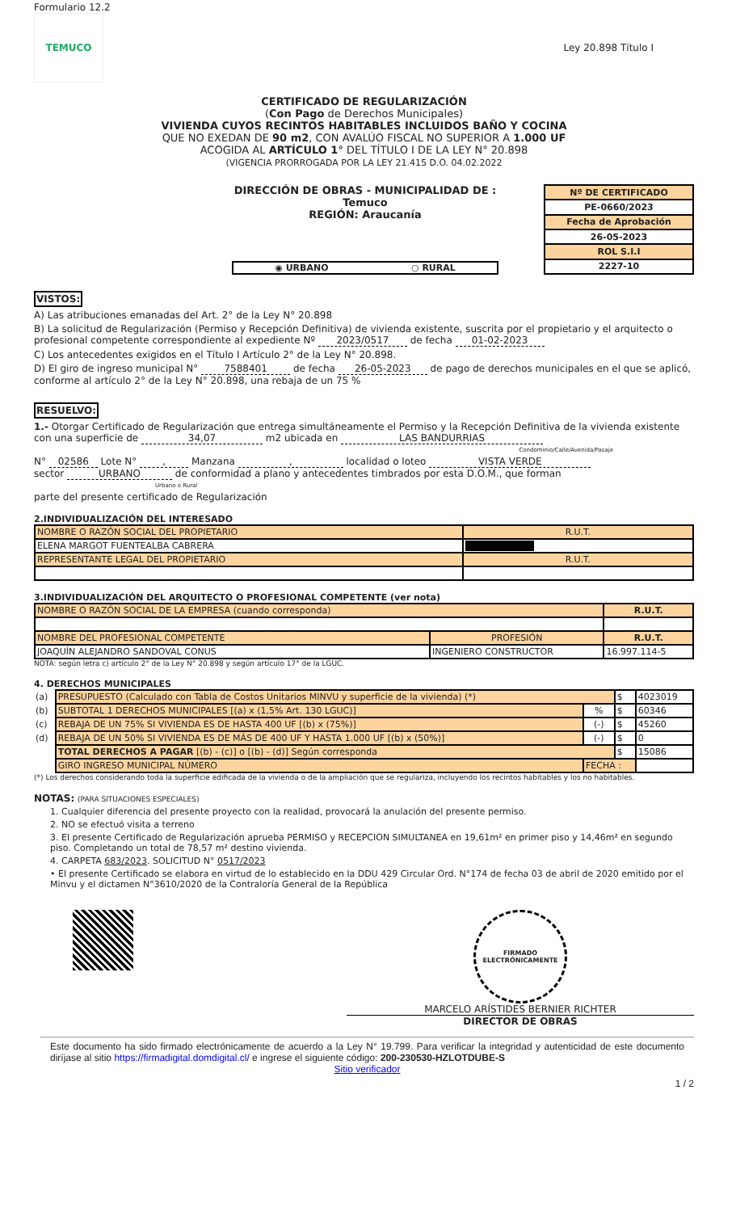Formulario 12.2
TEMUCO
Ley 20.898 Título I
CERTIFICADO DE REGULARIZACIÓN
(Con Pago de Derechos Municipales)
VIVIENDA CUYOS RECINTOS HABITABLES INCLUIDOS BAÑO Y COCINA
QUE NO EXEDAN DE 90 m2, CON AVALÚO FISCAL NO SUPERIOR A 1.000 UF
ACOGIDA AL ARTÍCULO 1° DEL TÍTULO I DE LA LEY N° 20.898
(VIGENCIA PRORROGADA POR LA LEY 21.415 D.O. 04.02.2022
DIRECCIÓN DE OBRAS - MUNICIPALIDAD DE :
Temuco
REGIÓN: Araucanía
◉ URBANO ○ RURAL
| Nº DE CERTIFICADO |
| PE-0660/2023 |
| Fecha de Aprobación |
| 26-05-2023 |
| ROL S.I.I |
| 2227-10 |
VISTOS:
A) Las atribuciones emanadas del Art. 2° de la Ley N° 20.898
B) La solicitud de Regularización (Permiso y Recepción Definitiva) de vivienda existente, suscrita por el propietario y el arquitecto o profesional competente correspondiente al expediente Nº 2023/0517 de fecha 01-02-2023
C) Los antecedentes exigidos en el Título I Artículo 2° de la Ley N° 20.898.
D) El giro de ingreso municipal N° 7588401 de fecha 26-05-2023 de pago de derechos municipales en el que se aplicó, conforme al artículo 2° de la Ley N° 20.898, una rebaja de un 75 %
RESUELVO:
1.- Otorgar Certificado de Regularización que entrega simultáneamente el Permiso y la Recepción Definitiva de la vivienda existente con una superficie de 34,07 m2 ubicada en LAS BANDURRIAS
Condominio/Calle/Avenida/Pasaje
N° 02586 Lote N° , Manzana , localidad o loteo VISTA VERDE
sector URBANO de conformidad a plano y antecedentes timbrados por esta D.O.M., que forman
Urbano o Rural
parte del presente certificado de Regularización
2.INDIVIDUALIZACIÓN DEL INTERESADO
| NOMBRE O RAZÓN SOCIAL DEL PROPIETARIO | R.U.T. |
| ELENA MARGOT FUENTEALBA CABRERA | |
| REPRESENTANTE LEGAL DEL PROPIETARIO | R.U.T. |
3.INDIVIDUALIZACIÓN DEL ARQUITECTO O PROFESIONAL COMPETENTE (ver nota)
| NOMBRE O RAZÓN SOCIAL DE LA EMPRESA (cuando corresponda) | | R.U.T. |
| NOMBRE DEL PROFESIONAL COMPETENTE | PROFESIÓN | R.U.T. |
| JOAQUÍN ALEJANDRO SANDOVAL CONUS | INGENIERO CONSTRUCTOR | 16.997.114-5 |
NOTA: según letra c) artículo 2° de la Ley N° 20.898 y según artículo 17° de la LGUC.
4. DERECHOS MUNICIPALES
| (a) | PRESUPUESTO (Calculado con Tabla de Costos Unitarios MINVU y superficie de la vivienda) (*) | | $ | 4023019 |
| (b) | SUBTOTAL 1 DERECHOS MUNICIPALES [(a) x (1,5% Art. 130 LGUC)] | % | $ | 60346 |
| (c) | REBAJA DE UN 75% SI VIVIENDA ES DE HASTA 400 UF [(b) x (75%)] | (-) | $ | 45260 |
| (d) | REBAJA DE UN 50% SI VIVIENDA ES DE MÁS DE 400 UF Y HASTA 1.000 UF [(b) x (50%)] | (-) | $ | 0 |
| | TOTAL DERECHOS A PAGAR [(b) - (c)] o [(b) - (d)] Según corresponda | | $ | 15086 |
| | GIRO INGRESO MUNICIPAL NÚMERO | FECHA : | | |
(*) Los derechos considerando toda la superficie edificada de la vivienda o de la ampliación que se regulariza, incluyendo los recintos habitables y los no habitables.
NOTAS: (PARA SITUACIONES ESPECIALES)
1. Cualquier diferencia del presente proyecto con la realidad, provocará la anulación del presente permiso.
2. NO se efectuó visita a terreno
3. El presente Certificado de Regularización aprueba PERMISO y RECEPCION SIMULTANEA en 19,61m² en primer piso y 14,46m² en segundo piso. Completando un total de 78,57 m² destino vivienda.
4. CARPETA 683/2023. SOLICITUD N° 0517/2023
• El presente Certificado se elabora en virtud de lo establecido en la DDU 429 Circular Ord. N°174 de fecha 03 de abril de 2020 emitido por el Minvu y el dictamen N°3610/2020 de la Contraloría General de la República
FIRMADO
ELECTRÓNICAMENTE
MARCELO ARÍSTIDES BERNIER RICHTER
DIRECTOR DE OBRAS
Este documento ha sido firmado electrónicamente de acuerdo a la Ley N° 19.799. Para verificar la integridad y autenticidad de este documento diríjase al sitio https://firmadigital.domdigital.cl/ e ingrese el siguiente código: 200-230530-HZLOTDUBE-S
Sitio verificador
1 / 2